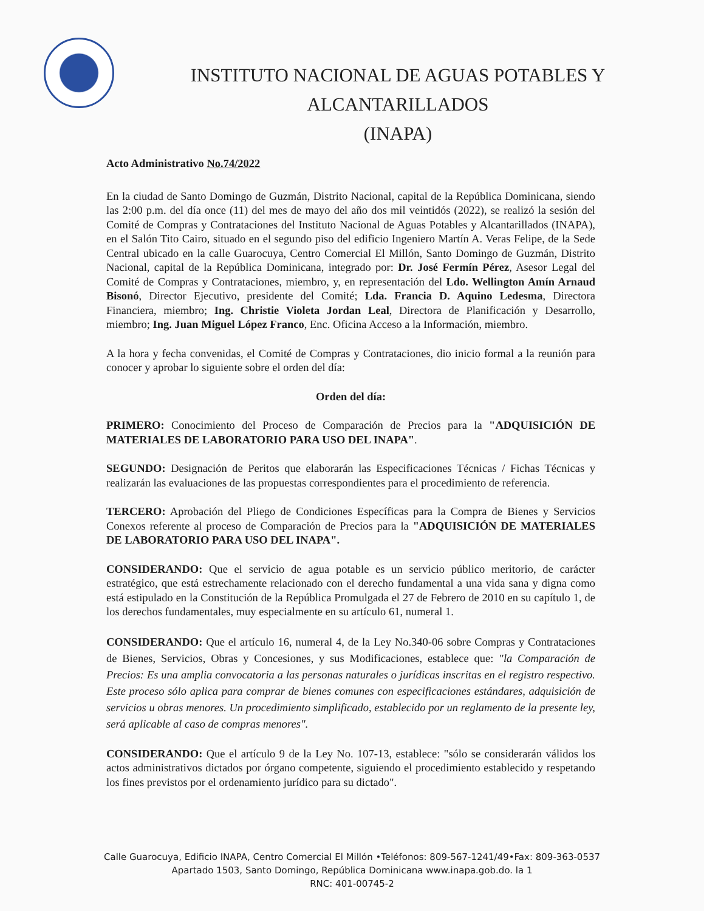INSTITUTO NACIONAL DE AGUAS POTABLES Y ALCANTARILLADOS
(INAPA)
Acto Administrativo No.74/2022
En la ciudad de Santo Domingo de Guzmán, Distrito Nacional, capital de la República Dominicana, siendo las 2:00 p.m. del día once (11) del mes de mayo del año dos mil veintidós (2022), se realizó la sesión del Comité de Compras y Contrataciones del Instituto Nacional de Aguas Potables y Alcantarillados (INAPA), en el Salón Tito Cairo, situado en el segundo piso del edificio Ingeniero Martín A. Veras Felipe, de la Sede Central ubicado en la calle Guarocuya, Centro Comercial El Millón, Santo Domingo de Guzmán, Distrito Nacional, capital de la República Dominicana, integrado por: Dr. José Fermín Pérez, Asesor Legal del Comité de Compras y Contrataciones, miembro, y, en representación del Ldo. Wellington Amín Arnaud Bisonó, Director Ejecutivo, presidente del Comité; Lda. Francia D. Aquino Ledesma, Directora Financiera, miembro; Ing. Christie Violeta Jordan Leal, Directora de Planificación y Desarrollo, miembro; Ing. Juan Miguel López Franco, Enc. Oficina Acceso a la Información, miembro.
A la hora y fecha convenidas, el Comité de Compras y Contrataciones, dio inicio formal a la reunión para conocer y aprobar lo siguiente sobre el orden del día:
Orden del día:
PRIMERO: Conocimiento del Proceso de Comparación de Precios para la "ADQUISICIÓN DE MATERIALES DE LABORATORIO PARA USO DEL INAPA".
SEGUNDO: Designación de Peritos que elaborarán las Especificaciones Técnicas / Fichas Técnicas y realizarán las evaluaciones de las propuestas correspondientes para el procedimiento de referencia.
TERCERO: Aprobación del Pliego de Condiciones Específicas para la Compra de Bienes y Servicios Conexos referente al proceso de Comparación de Precios para la "ADQUISICIÓN DE MATERIALES DE LABORATORIO PARA USO DEL INAPA".
CONSIDERANDO: Que el servicio de agua potable es un servicio público meritorio, de carácter estratégico, que está estrechamente relacionado con el derecho fundamental a una vida sana y digna como está estipulado en la Constitución de la República Promulgada el 27 de Febrero de 2010 en su capítulo 1, de los derechos fundamentales, muy especialmente en su artículo 61, numeral 1.
CONSIDERANDO: Que el artículo 16, numeral 4, de la Ley No.340-06 sobre Compras y Contrataciones de Bienes, Servicios, Obras y Concesiones, y sus Modificaciones, establece que: "la Comparación de Precios: Es una amplia convocatoria a las personas naturales o jurídicas inscritas en el registro respectivo. Este proceso sólo aplica para comprar de bienes comunes con especificaciones estándares, adquisición de servicios u obras menores. Un procedimiento simplificado, establecido por un reglamento de la presente ley, será aplicable al caso de compras menores".
CONSIDERANDO: Que el artículo 9 de la Ley No. 107-13, establece: "sólo se considerarán válidos los actos administrativos dictados por órgano competente, siguiendo el procedimiento establecido y respetando los fines previstos por el ordenamiento jurídico para su dictado".
Calle Guarocuya, Edificio INAPA, Centro Comercial El Millón •Teléfonos: 809-567-1241/49•Fax: 809-363-0537
Apartado 1503, Santo Domingo, República Dominicana www.inapa.gob.do. la 1
RNC: 401-00745-2